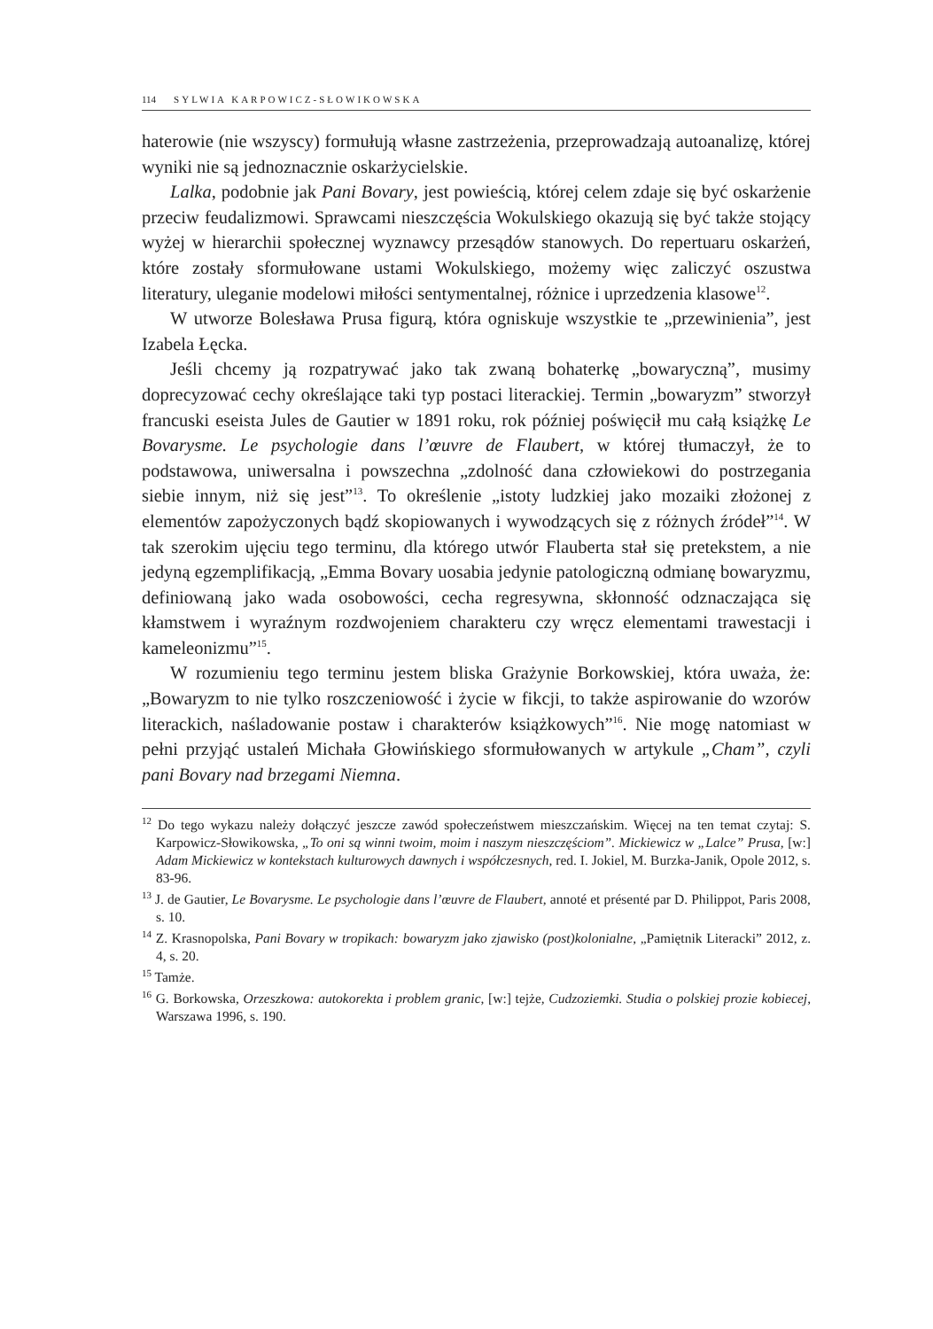114 SYLWIA KARPOWICZ-SŁOWIKOWSKA
haterowie (nie wszyscy) formułują własne zastrzeżenia, przeprowadzają autoanalizę, której wyniki nie są jednoznacznie oskarżycielskie.
Lalka, podobnie jak Pani Bovary, jest powieścią, której celem zdaje się być oskarżenie przeciw feudalizmowi. Sprawcami nieszczęścia Wokulskiego okazują się być także stojący wyżej w hierarchii społecznej wyznawcy przesądów stanowych. Do repertuaru oskarżeń, które zostały sformułowane ustami Wokulskiego, możemy więc zaliczyć oszustwa literatury, uleganie modelowi miłości sentymentalnej, różnice i uprzedzenia klasowe<sup>12</sup>.
W utworze Bolesława Prusa figurą, która ogniskuje wszystkie te „przewinienia”, jest Izabela Łęcka.
Jeśli chcemy ją rozpatrywać jako tak zwaną bohaterkę „bowaryczną”, musimy doprecyzować cechy określające taki typ postaci literackiej. Termin „bowaryzm” stworzył francuski eseista Jules de Gautier w 1891 roku, rok później poświęcił mu całą książkę Le Bovarysme. Le psychologie dans l’œuvre de Flaubert, w której tłumaczył, że to podstawowa, uniwersalna i powszechna „zdolność dana człowiekowi do postrzegania siebie innym, niż się jest”<sup>13</sup>. To określenie „istoty ludzkiej jako mozaiki złożonej z elementów zapożyczonych bądź skopiowanych i wywodzących się z różnych źródeł”<sup>14</sup>. W tak szerokim ujęciu tego terminu, dla którego utwór Flauberta stał się pretekstem, a nie jedyną egzemplifikacją, „Emma Bovary uosabia jedynie patologiczną odmianę bowaryzmu, definiowaną jako wada osobowości, cecha regresywna, skłonność odznaczająca się kłamstwem i wyraźnym rozdwojeniem charakteru czy wręcz elementami trawestacji i kameleonizmu”<sup>15</sup>.
W rozumieniu tego terminu jestem bliska Grażynie Borkowskiej, która uważa, że: „Bowaryzm to nie tylko roszczeniowość i życie w fikcji, to także aspirowanie do wzorów literackich, naśladowanie postaw i charakterów książkowych”<sup>16</sup>. Nie mogę natomiast w pełni przyjąć ustaleń Michała Głowińskiego sformułowanych w artykule „Cham”, czyli pani Bovary nad brzegami Niemna.
<sup>12</sup> Do tego wykazu należy dołączyć jeszcze zawód społeczeństwem mieszczańskim. Więcej na ten temat czytaj: S. Karpowicz-Słowikowska, „To oni są winni twoim, moim i naszym nieszczęściom”. Mickiewicz w „Lalce” Prusa, [w:] Adam Mickiewicz w kontekstach kulturowych dawnych i współczesnych, red. I. Jokiel, M. Burzka-Janik, Opole 2012, s. 83-96.
<sup>13</sup> J. de Gautier, Le Bovarysme. Le psychologie dans l’œuvre de Flaubert, annoté et présenté par D. Philippot, Paris 2008, s. 10.
<sup>14</sup> Z. Krasnopolska, Pani Bovary w tropikach: bowaryzm jako zjawisko (post)kolonialne, „Pamiętnik Literacki” 2012, z. 4, s. 20.
<sup>15</sup> Tamże.
<sup>16</sup> G. Borkowska, Orzeszkowa: autokorekta i problem granic, [w:] tejże, Cudzoziemki. Studia o polskiej prozie kobiecej, Warszawa 1996, s. 190.